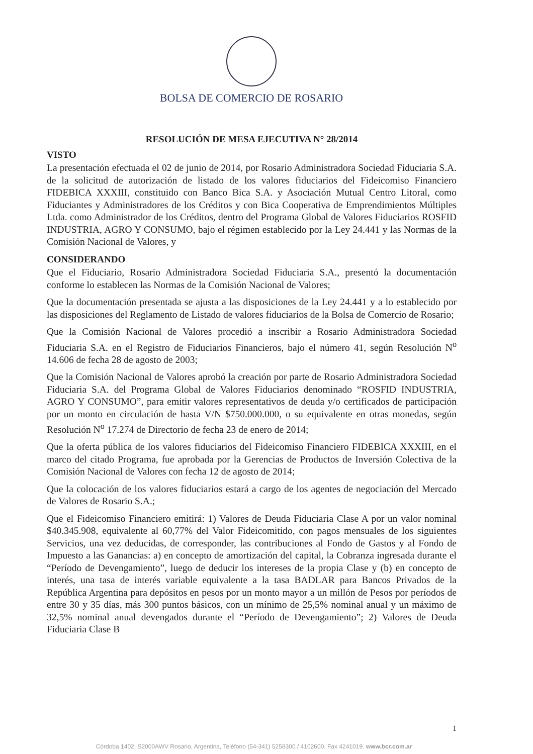BOLSA DE COMERCIO DE ROSARIO
RESOLUCIÓN DE MESA EJECUTIVA N° 28/2014
VISTO
La presentación efectuada el 02 de junio de 2014, por Rosario Administradora Sociedad Fiduciaria S.A. de la solicitud de autorización de listado de los valores fiduciarios del Fideicomiso Financiero FIDEBICA XXXIII, constituido con Banco Bica S.A. y Asociación Mutual Centro Litoral, como Fiduciantes y Administradores de los Créditos y con Bica Cooperativa de Emprendimientos Múltiples Ltda. como Administrador de los Créditos, dentro del Programa Global de Valores Fiduciarios ROSFID INDUSTRIA, AGRO Y CONSUMO, bajo el régimen establecido por la Ley 24.441 y las Normas de la Comisión Nacional de Valores, y
CONSIDERANDO
Que el Fiduciario, Rosario Administradora Sociedad Fiduciaria S.A., presentó la documentación conforme lo establecen las Normas de la Comisión Nacional de Valores;
Que la documentación presentada se ajusta a las disposiciones de la Ley 24.441 y a lo establecido por las disposiciones del Reglamento de Listado de valores fiduciarios de la Bolsa de Comercio de Rosario;
Que la Comisión Nacional de Valores procedió a inscribir a Rosario Administradora Sociedad Fiduciaria S.A. en el Registro de Fiduciarios Financieros, bajo el número 41, según Resolución N<sup>o</sup> 14.606 de fecha 28 de agosto de 2003;
Que la Comisión Nacional de Valores aprobó la creación por parte de Rosario Administradora Sociedad Fiduciaria S.A. del Programa Global de Valores Fiduciarios denominado “ROSFID INDUSTRIA, AGRO Y CONSUMO”, para emitir valores representativos de deuda y/o certificados de participación por un monto en circulación de hasta V/N $750.000.000, o su equivalente en otras monedas, según Resolución N<sup>o</sup> 17.274 de Directorio de fecha 23 de enero de 2014;
Que la oferta pública de los valores fiduciarios del Fideicomiso Financiero FIDEBICA XXXIII, en el marco del citado Programa, fue aprobada por la Gerencias de Productos de Inversión Colectiva de la Comisión Nacional de Valores con fecha 12 de agosto de 2014;
Que la colocación de los valores fiduciarios estará a cargo de los agentes de negociación del Mercado de Valores de Rosario S.A.;
Que el Fideicomiso Financiero emitirá: 1) Valores de Deuda Fiduciaria Clase A por un valor nominal $40.345.908, equivalente al 60,77% del Valor Fideicomitido, con pagos mensuales de los siguientes Servicios, una vez deducidas, de corresponder, las contribuciones al Fondo de Gastos y al Fondo de Impuesto a las Ganancias: a) en concepto de amortización del capital, la Cobranza ingresada durante el “Período de Devengamiento”, luego de deducir los intereses de la propia Clase y (b) en concepto de interés, una tasa de interés variable equivalente a la tasa BADLAR para Bancos Privados de la República Argentina para depósitos en pesos por un monto mayor a un millón de Pesos por períodos de entre 30 y 35 días, más 300 puntos básicos, con un mínimo de 25,5% nominal anual y un máximo de 32,5% nominal anual devengados durante el “Período de Devengamiento”; 2) Valores de Deuda Fiduciaria Clase B
1
Córdoba 1402, S2000AWV Rosario, Argentina, Teléfono (54-341) 5258300 / 4102600. Fax 4241019. www.bcr.com.ar